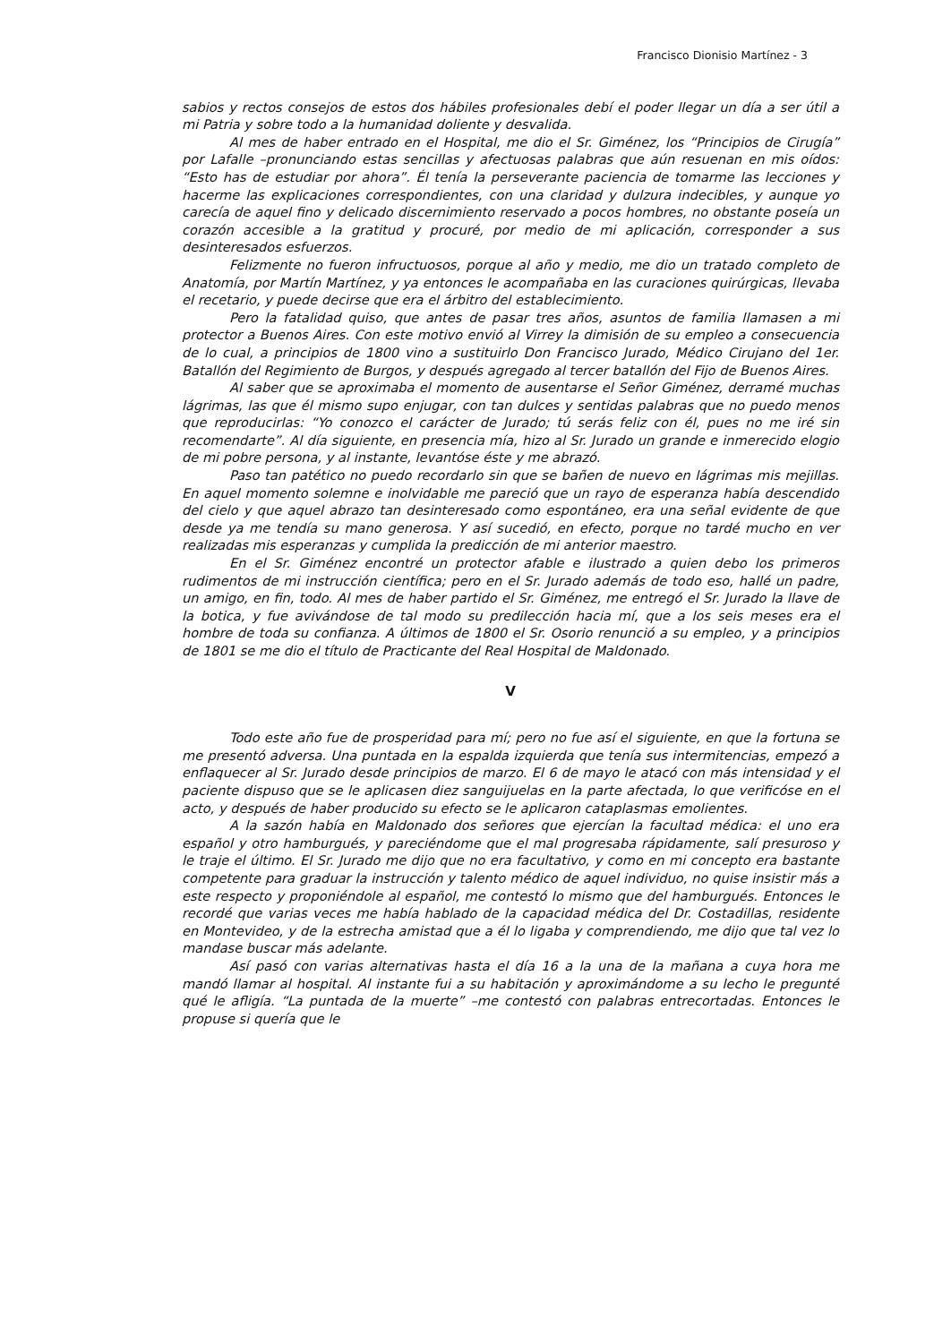Francisco Dionisio Martínez - 3
sabios y rectos consejos de estos dos hábiles profesionales debí el poder llegar un día a ser útil a mi Patria y sobre todo a la humanidad doliente y desvalida.
Al mes de haber entrado en el Hospital, me dio el Sr. Giménez, los “Principios de Cirugía” por Lafalle –pronunciando estas sencillas y afectuosas palabras que aún resuenan en mis oídos: “Esto has de estudiar por ahora”. Él tenía la perseverante paciencia de tomarme las lecciones y hacerme las explicaciones correspondientes, con una claridad y dulzura indecibles, y aunque yo carecía de aquel fino y delicado discernimiento reservado a pocos hombres, no obstante poseía un corazón accesible a la gratitud y procuré, por medio de mi aplicación, corresponder a sus desinteresados esfuerzos.
Felizmente no fueron infructuosos, porque al año y medio, me dio un tratado completo de Anatomía, por Martín Martínez, y ya entonces le acompañaba en las curaciones quirúrgicas, llevaba el recetario, y puede decirse que era el árbitro del establecimiento.
Pero la fatalidad quiso, que antes de pasar tres años, asuntos de familia llamasen a mi protector a Buenos Aires. Con este motivo envió al Virrey la dimisión de su empleo a consecuencia de lo cual, a principios de 1800 vino a sustituirlo Don Francisco Jurado, Médico Cirujano del 1er. Batallón del Regimiento de Burgos, y después agregado al tercer batallón del Fijo de Buenos Aires.
Al saber que se aproximaba el momento de ausentarse el Señor Giménez, derramé muchas lágrimas, las que él mismo supo enjugar, con tan dulces y sentidas palabras que no puedo menos que reproducirlas: “Yo conozco el carácter de Jurado; tú serás feliz con él, pues no me iré sin recomendarte”. Al día siguiente, en presencia mía, hizo al Sr. Jurado un grande e inmerecido elogio de mi pobre persona, y al instante, levantóse éste y me abrazó.
Paso tan patético no puedo recordarlo sin que se bañen de nuevo en lágrimas mis mejillas. En aquel momento solemne e inolvidable me pareció que un rayo de esperanza había descendido del cielo y que aquel abrazo tan desinteresado como espontáneo, era una señal evidente de que desde ya me tendía su mano generosa. Y así sucedió, en efecto, porque no tardé mucho en ver realizadas mis esperanzas y cumplida la predicción de mi anterior maestro.
En el Sr. Giménez encontré un protector afable e ilustrado a quien debo los primeros rudimentos de mi instrucción científica; pero en el Sr. Jurado además de todo eso, hallé un padre, un amigo, en fin, todo. Al mes de haber partido el Sr. Giménez, me entregó el Sr. Jurado la llave de la botica, y fue avivándose de tal modo su predilección hacia mí, que a los seis meses era el hombre de toda su confianza. A últimos de 1800 el Sr. Osorio renunció a su empleo, y a principios de 1801 se me dio el título de Practicante del Real Hospital de Maldonado.
V
Todo este año fue de prosperidad para mí; pero no fue así el siguiente, en que la fortuna se me presentó adversa. Una puntada en la espalda izquierda que tenía sus intermitencias, empezó a enflaquecer al Sr. Jurado desde principios de marzo. El 6 de mayo le atacó con más intensidad y el paciente dispuso que se le aplicasen diez sanguijuelas en la parte afectada, lo que verificóse en el acto, y después de haber producido su efecto se le aplicaron cataplasmas emolientes.
A la sazón había en Maldonado dos señores que ejercían la facultad médica: el uno era español y otro hamburgués, y pareciéndome que el mal progresaba rápidamente, salí presuroso y le traje el último. El Sr. Jurado me dijo que no era facultativo, y como en mi concepto era bastante competente para graduar la instrucción y talento médico de aquel individuo, no quise insistir más a este respecto y proponiéndole al español, me contestó lo mismo que del hamburgués. Entonces le recordé que varias veces me había hablado de la capacidad médica del Dr. Costadillas, residente en Montevideo, y de la estrecha amistad que a él lo ligaba y comprendiendo, me dijo que tal vez lo mandase buscar más adelante.
Así pasó con varias alternativas hasta el día 16 a la una de la mañana a cuya hora me mandó llamar al hospital. Al instante fui a su habitación y aproximándome a su lecho le pregunté qué le afligía. “La puntada de la muerte” –me contestó con palabras entrecortadas. Entonces le propuse si quería que le